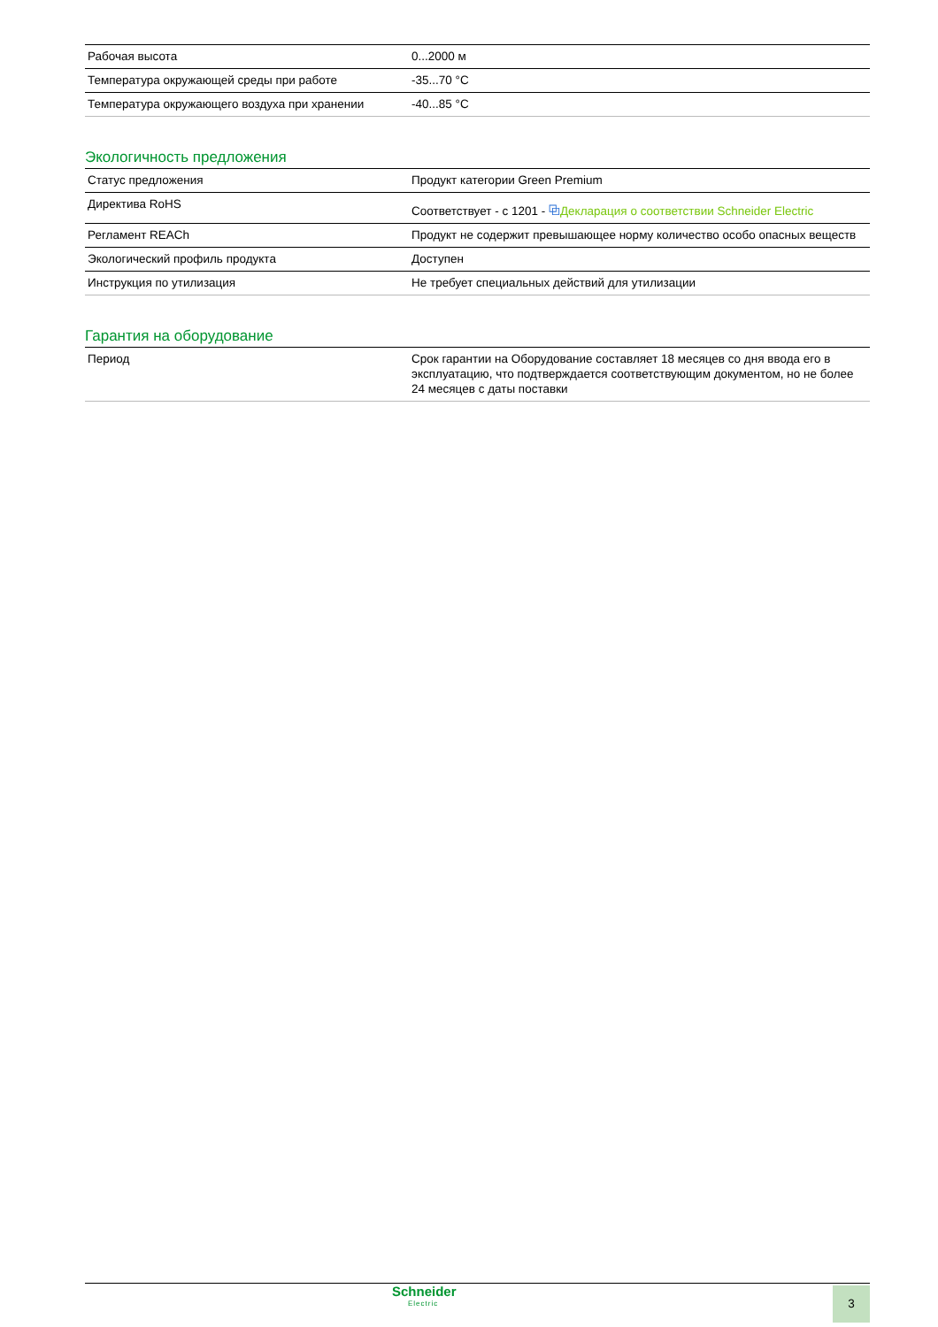| Рабочая высота | 0...2000 м |
| Температура окружающей среды при работе | -35...70 °C |
| Температура окружающего воздуха при хранении | -40...85 °C |
Экологичность предложения
| Статус предложения | Продукт категории Green Premium |
| Директива RoHS | Соответствует - с 1201 - ⧉ Декларация о соответствии Schneider Electric |
| Регламент REACh | Продукт не содержит превышающее норму количество особо опасных веществ |
| Экологический профиль продукта | Доступен |
| Инструкция по утилизация | Не требует специальных действий для утилизации |
Гарантия на оборудование
| Период | Срок гарантии на Оборудование составляет 18 месяцев со дня ввода его в эксплуатацию, что подтверждается соответствующим документом, но не более 24 месяцев с даты поставки |
Schneider
Electric
3